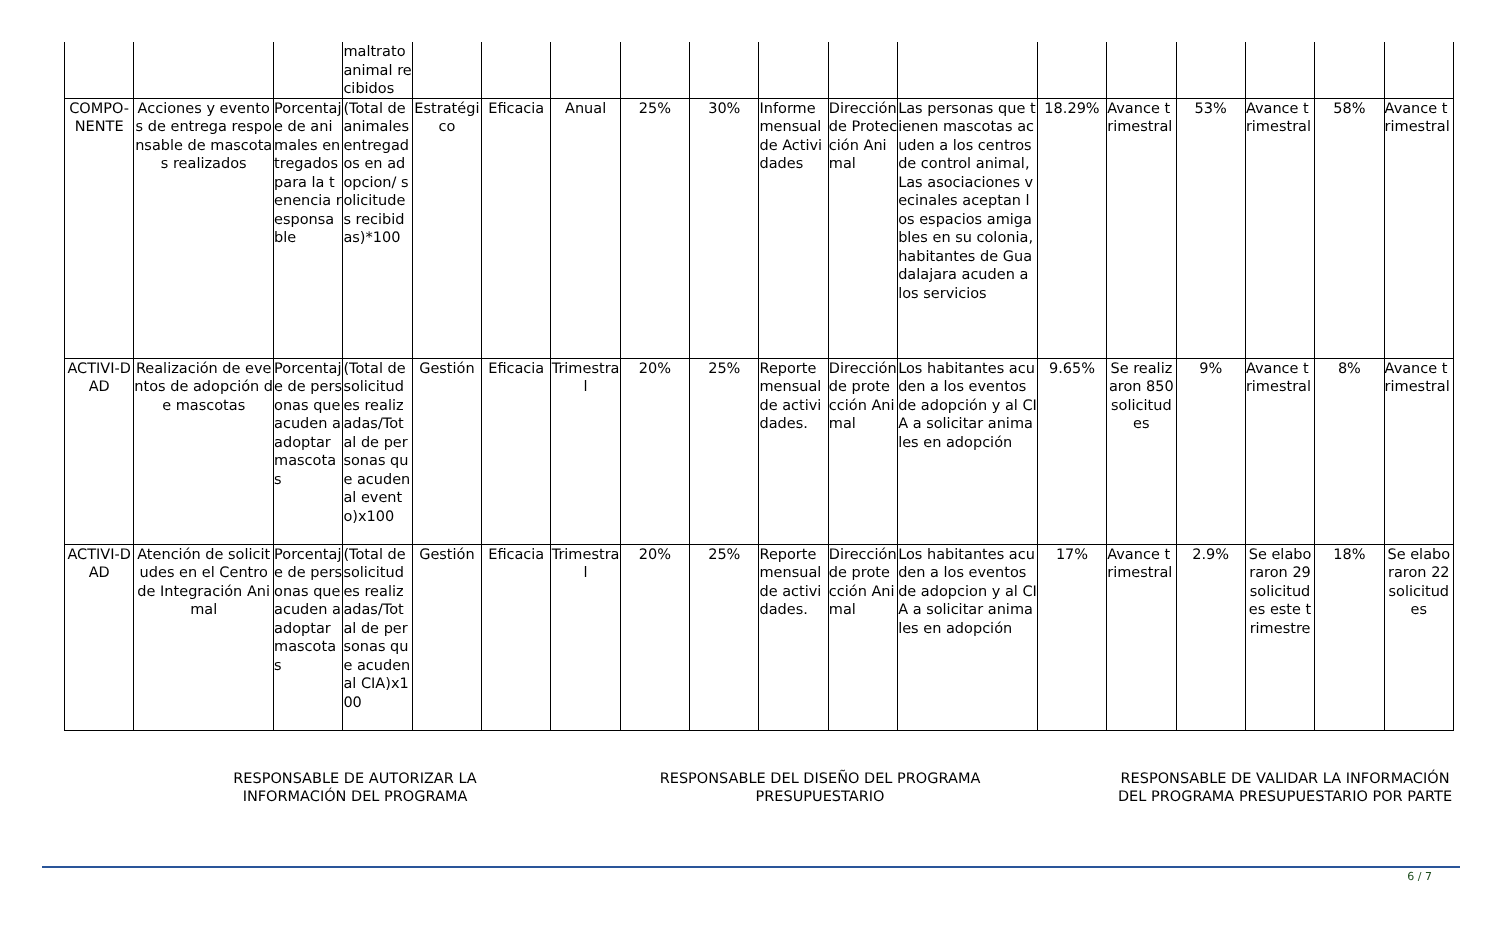| | | | maltrato animal recibidos | | | | | | | | | | | | | | |
| COMPO-NENTE | Acciones y eventos de entrega responsable de mascotas realizados | Porcentaje de animales entregados para la tenencia responsable | (Total de animales entregados en adopcion/ solicitudes recibidas)*100 | Estratégico | Eficacia | Anual | 25% | 30% | Informe mensual de Actividades | Dirección de Protección Animal | Las personas que tienen mascotas acuden a los centros de control animal, Las asociaciones vecinales aceptan los espacios amigables en su colonia, habitantes de Guadalajara acuden a los servicios | 18.29% | Avance trimestral | 53% | Avance trimestral | 58% | Avance trimestral |
| ACTIVI-DAD | Realización de eventos de adopción de mascotas | Porcentaje de personas que acuden a adoptar mascotas | (Total de solicitudes realizadas/Total de personas que acuden al evento)x100 | Gestión | Eficacia | Trimestral | 20% | 25% | Reporte mensual de actividades. | Dirección de protección Animal | Los habitantes acuden a los eventos de adopción y al CIA a solicitar animales en adopción | 9.65% | Se realizaron 850 solicitudes | 9% | Avance trimestral | 8% | Avance trimestral |
| ACTIVI-DAD | Atención de solicitudes en el Centro de Integración Animal | Porcentaje de personas que acuden a adoptar mascotas | (Total de solicitudes realizadas/Total de personas que acuden al CIA)x100 | Gestión | Eficacia | Trimestral | 20% | 25% | Reporte mensual de actividades. | Dirección de protección Animal | Los habitantes acuden a los eventos de adopcion y al CIA a solicitar animales en adopción | 17% | Avance trimestral | 2.9% | Se elaboraron 29 solicitudes este trimestre | 18% | Se elaboraron 22 solicitudes |
RESPONSABLE DE AUTORIZAR LA INFORMACIÓN DEL PROGRAMA
RESPONSABLE DEL DISEÑO DEL PROGRAMA PRESUPUESTARIO
RESPONSABLE DE VALIDAR LA INFORMACIÓN DEL PROGRAMA PRESUPUESTARIO POR PARTE
6 / 7